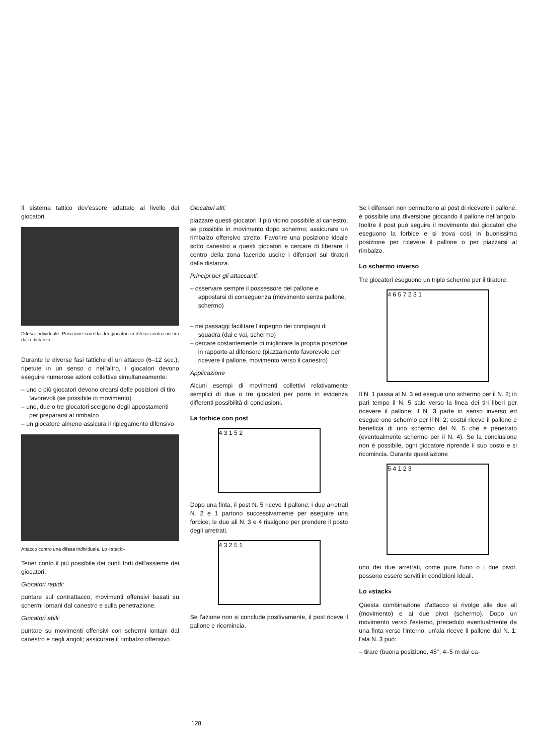Il sistema tattico dev'essere adattato al livello dei giocatori.
Difesa individuale. Posizione corretta dei giocatori in difesa contro un tiro dalla distanza.
Durante le diverse fasi tattiche di un attacco (6–12 sec.), ripetute in un senso o nell'altro, i giocatori devono eseguire numerose azioni collettive simultaneamente:
– uno o più giocatori devono crearsi delle posizioni di tiro favorevoli (se possibile in movimento)
– uno, due o tre giocatori scelgono degli appostamenti per prepararsi al rimbalzo
– un giocatore almeno assicura il ripiegamento difensivo
Attacco contro una difesa individuale. Lo «stack»
Tener conto il più possibile dei punti forti dell'assieme dei giocatori:
Giocatori rapidi:
puntare sul contrattacco; movimenti offensivi basati su schermi lontani dal canestro e sulla penetrazione.
Giocatori abili:
puntare su movimenti offensivi con schermi lontani dal canestro e negli angoli; assicurare il rimbalzo offensivo.
Giocatori alti:
piazzare questi giocatori il più vicino possibile al canestro, se possibile in movimento dopo schermo; assicurare un rimbalzo offensivo stretto. Favorire una posizione ideale sotto canestro a questi giocatori e cercare di liberare il centro della zona facendo uscire i difensori sui tiratori dalla distanza.
Principi per gli attaccanti:
– osservare sempre il possessore del pallone e appostarsi di conseguenza (movimento senza pallone, schermo)
– nei passaggi facilitare l'impegno dei compagni di squadra (dai e vai, schermo)
– cercare costantemente di migliorare la propria posizione in rapporto al difensore (piazzamento favorevole per ricevere il pallone, movimento verso il canestro)
Applicazione
Alcuni esempi di movimenti collettivi relativamente semplici di due o tre giocatori per porre in evidenza differenti possibilità di conclusioni.
La forbice con post
4 3 1 5 2
Dopo una finta, il post N. 5 riceve il pallone; i due arretrati N. 2 e 1 partono successivamente per eseguire una forbice; le due ali N. 3 e 4 risalgono per prendere il posto degli arretrati.
4 3 2 5 1
Se l'azione non si conclude positivamente, il post riceve il pallone e ricomincia.
Se i difensori non permettono al post di ricevere il pallone, è possibile una diversione giocando il pallone nell'angolo. Inoltre il post può seguire il movimento dei giocatori che eseguono la forbice e si trova così in buonissima posizione per ricevere il pallone o per piazzarsi al rimbalzo.
Lo schermo inverso
Tre giocatori eseguono un triplo schermo per il tiratore.
4 6 5 7 2 3 1
Il N. 1 passa al N. 3 ed esegue uno schermo per il N. 2; in pari tempo il N. 5 sale verso la linea dei tiri liberi per ricevere il pallone; il N. 3 parte in senso inverso ed esegue uno schermo per il N. 2; costui riceve il pallone e beneficia di uno schermo del N. 5 che è penetrato (eventualmente schermo per il N. 4). Se la conclusione non è possibile, ogni giocatore riprende il suo posto e si ricomincia. Durante quest'azione
5 4 1 2 3
uno dei due arretrati, come pure l'uno o i due pivot, possono essere serviti in condizioni ideali.
Lo «stack»
Questa combinazione d'attacco si rivolge alle due ali (movimento) e ai due pivot (schermo). Dopo un movimento verso l'esterno, preceduto eventualmente da una finta verso l'interno, un'ala riceve il pallone dal N. 1; l'ala N. 3 può:
– tirare (buona posizione, 45°, 4–5 m dal ca-
128